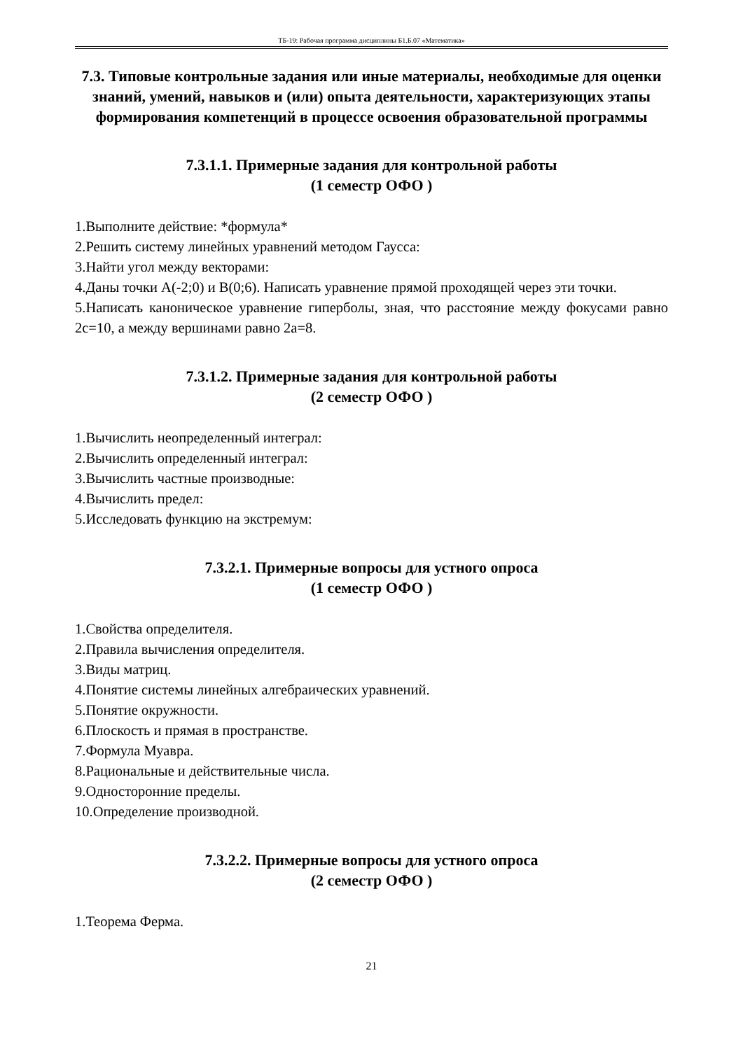ТБ-19: Рабочая программа дисциплины Б1.Б.07 «Математика»
7.3. Типовые контрольные задания или иные материалы, необходимые для оценки знаний, умений, навыков и (или) опыта деятельности, характеризующих этапы формирования компетенций в процессе освоения образовательной программы
7.3.1.1. Примерные задания для контрольной работы
(1 семестр ОФО )
1.Выполните действие: *формула*
2.Решить систему линейных уравнений методом Гаусса:
3.Найти угол между векторами:
4.Даны точки A(-2;0) и B(0;6). Написать уравнение прямой проходящей через эти точки.
5.Написать каноническое уравнение гиперболы, зная, что расстояние между фокусами равно 2с=10, а между вершинами равно 2а=8.
7.3.1.2. Примерные задания для контрольной работы
(2 семестр ОФО )
1.Вычислить неопределенный интеграл:
2.Вычислить определенный интеграл:
3.Вычислить частные производные:
4.Вычислить предел:
5.Исследовать функцию на экстремум:
7.3.2.1. Примерные вопросы для устного опроса
(1 семестр ОФО )
1.Свойства определителя.
2.Правила вычисления определителя.
3.Виды матриц.
4.Понятие системы линейных алгебраических уравнений.
5.Понятие окружности.
6.Плоскость и прямая в пространстве.
7.Формула Муавра.
8.Рациональные и действительные числа.
9.Односторонние пределы.
10.Определение производной.
7.3.2.2. Примерные вопросы для устного опроса
(2 семестр ОФО )
1.Теорема Ферма.
21